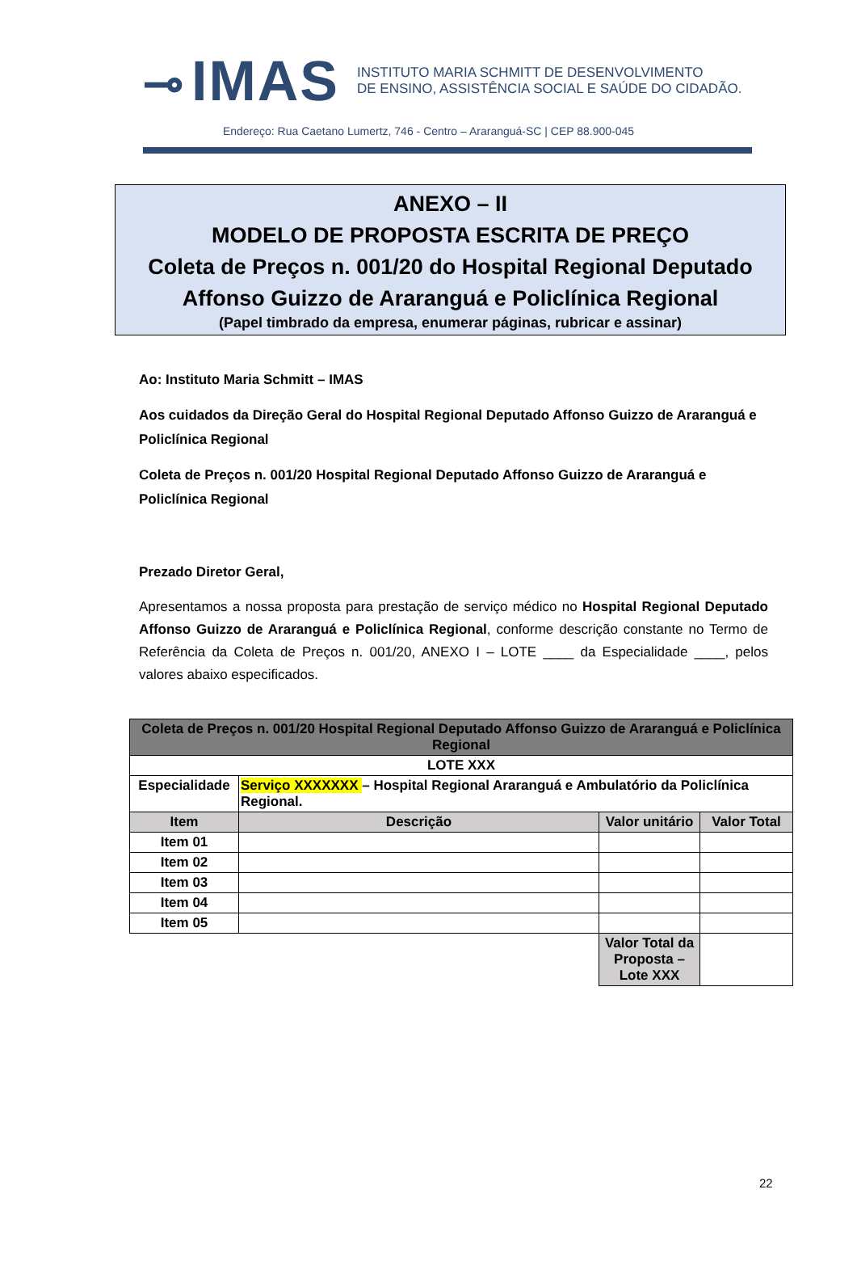⊸ IMAS
INSTITUTO MARIA SCHMITT DE DESENVOLVIMENTO
DE ENSINO, ASSISTÊNCIA SOCIAL E SAÚDE DO CIDADÃO.
Endereço: Rua Caetano Lumertz, 746 - Centro – Araranguá-SC | CEP 88.900-045
ANEXO – II
MODELO DE PROPOSTA ESCRITA DE PREÇO
Coleta de Preços n. 001/20 do Hospital Regional Deputado Affonso Guizzo de Araranguá e Policlínica Regional
(Papel timbrado da empresa, enumerar páginas, rubricar e assinar)
Ao: Instituto Maria Schmitt – IMAS
Aos cuidados da Direção Geral do Hospital Regional Deputado Affonso Guizzo de Araranguá e Policlínica Regional
Coleta de Preços n. 001/20 Hospital Regional Deputado Affonso Guizzo de Araranguá e Policlínica Regional
Prezado Diretor Geral,
Apresentamos a nossa proposta para prestação de serviço médico no Hospital Regional Deputado Affonso Guizzo de Araranguá e Policlínica Regional, conforme descrição constante no Termo de Referência da Coleta de Preços n. 001/20, ANEXO I – LOTE ____ da Especialidade ____, pelos valores abaixo especificados.
| Coleta de Preços n. 001/20 Hospital Regional Deputado Affonso Guizzo de Araranguá e Policlínica Regional | | | |
| LOTE XXX | | | |
| Especialidade | Serviço XXXXXXX – Hospital Regional Araranguá e Ambulatório da Policlínica Regional. | | |
| Item | Descrição | Valor unitário | Valor Total |
| Item 01 | | | |
| Item 02 | | | |
| Item 03 | | | |
| Item 04 | | | |
| Item 05 | | | |
| | | Valor Total da Proposta – Lote XXX | |
22